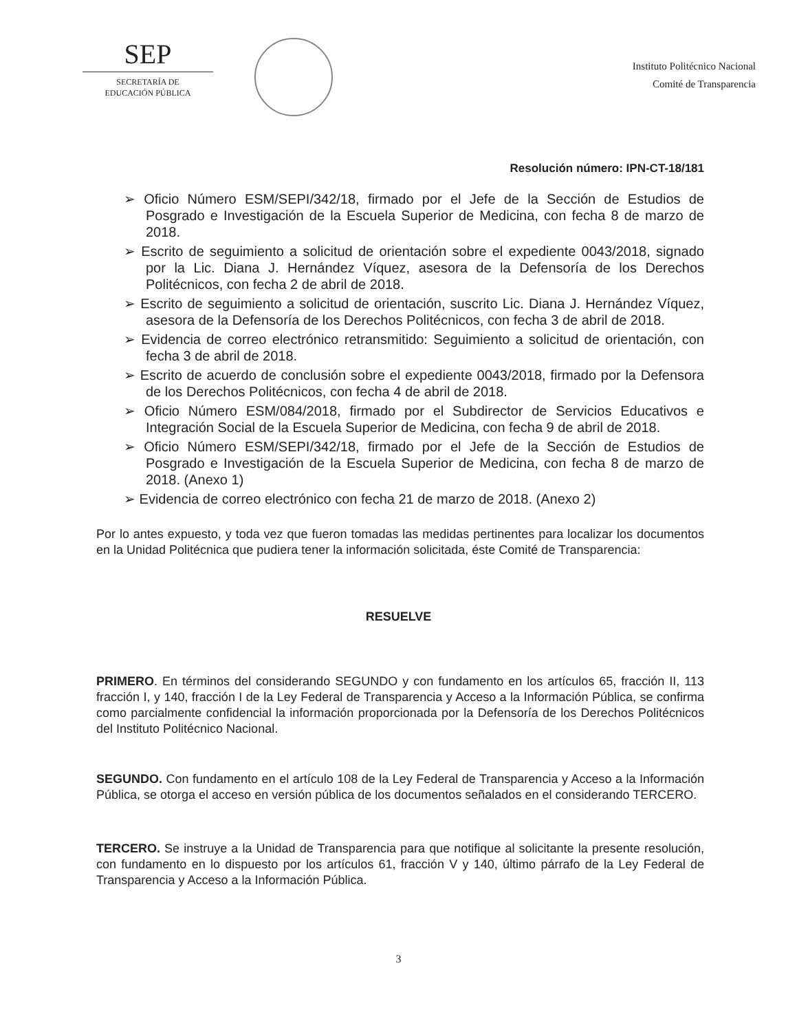SEP
SECRETARÍA DE
EDUCACIÓN PÚBLICA
Instituto Politécnico Nacional
Comité de Transparencia
Resolución número: IPN-CT-18/181
➢ Oficio Número ESM/SEPI/342/18, firmado por el Jefe de la Sección de Estudios de Posgrado e Investigación de la Escuela Superior de Medicina, con fecha 8 de marzo de 2018.
➢ Escrito de seguimiento a solicitud de orientación sobre el expediente 0043/2018, signado por la Lic. Diana J. Hernández Víquez, asesora de la Defensoría de los Derechos Politécnicos, con fecha 2 de abril de 2018.
➢ Escrito de seguimiento a solicitud de orientación, suscrito Lic. Diana J. Hernández Víquez, asesora de la Defensoría de los Derechos Politécnicos, con fecha 3 de abril de 2018.
➢ Evidencia de correo electrónico retransmitido: Seguimiento a solicitud de orientación, con fecha 3 de abril de 2018.
➢ Escrito de acuerdo de conclusión sobre el expediente 0043/2018, firmado por la Defensora de los Derechos Politécnicos, con fecha 4 de abril de 2018.
➢ Oficio Número ESM/084/2018, firmado por el Subdirector de Servicios Educativos e Integración Social de la Escuela Superior de Medicina, con fecha 9 de abril de 2018.
➢ Oficio Número ESM/SEPI/342/18, firmado por el Jefe de la Sección de Estudios de Posgrado e Investigación de la Escuela Superior de Medicina, con fecha 8 de marzo de 2018. (Anexo 1)
➢ Evidencia de correo electrónico con fecha 21 de marzo de 2018. (Anexo 2)
Por lo antes expuesto, y toda vez que fueron tomadas las medidas pertinentes para localizar los documentos en la Unidad Politécnica que pudiera tener la información solicitada, éste Comité de Transparencia:
RESUELVE
PRIMERO. En términos del considerando SEGUNDO y con fundamento en los artículos 65, fracción II, 113 fracción I, y 140, fracción I de la Ley Federal de Transparencia y Acceso a la Información Pública, se confirma como parcialmente confidencial la información proporcionada por la Defensoría de los Derechos Politécnicos del Instituto Politécnico Nacional.
SEGUNDO. Con fundamento en el artículo 108 de la Ley Federal de Transparencia y Acceso a la Información Pública, se otorga el acceso en versión pública de los documentos señalados en el considerando TERCERO.
TERCERO. Se instruye a la Unidad de Transparencia para que notifique al solicitante la presente resolución, con fundamento en lo dispuesto por los artículos 61, fracción V y 140, último párrafo de la Ley Federal de Transparencia y Acceso a la Información Pública.
3